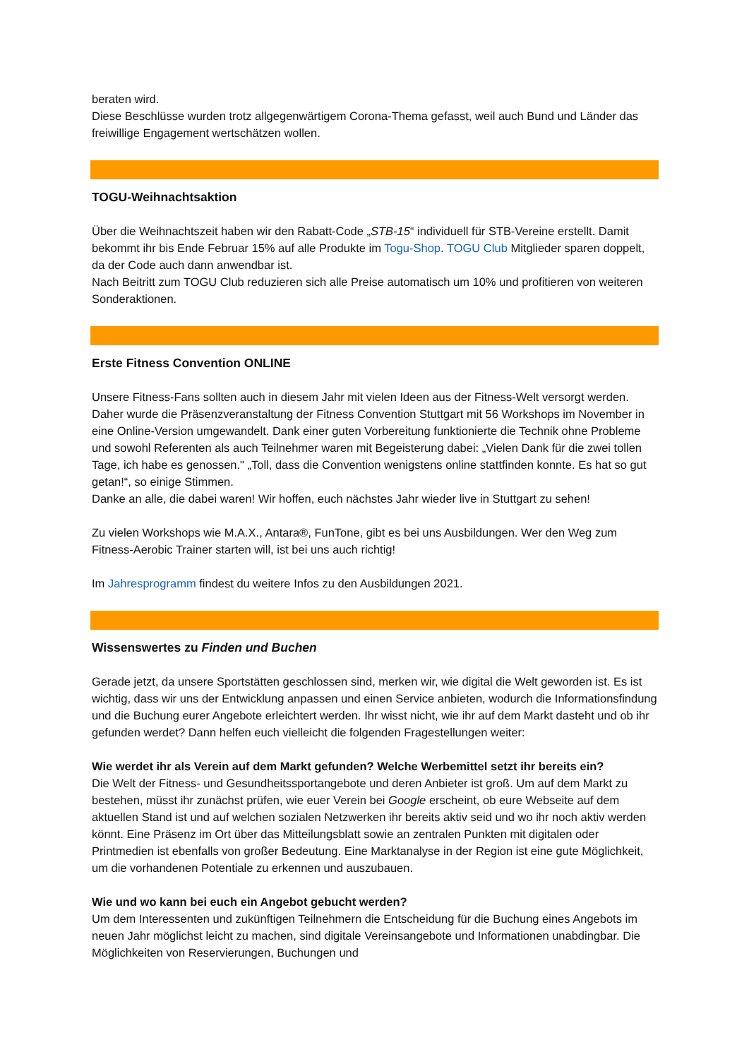beraten wird.
Diese Beschlüsse wurden trotz allgegenwärtigem Corona-Thema gefasst, weil auch Bund und Länder das freiwillige Engagement wertschätzen wollen.
TOGU-Weihnachtsaktion
Über die Weihnachtszeit haben wir den Rabatt-Code „STB-15“ individuell für STB-Vereine erstellt. Damit bekommt ihr bis Ende Februar 15% auf alle Produkte im Togu-Shop. TOGU Club Mitglieder sparen doppelt, da der Code auch dann anwendbar ist.
Nach Beitritt zum TOGU Club reduzieren sich alle Preise automatisch um 10% und profitieren von weiteren Sonderaktionen.
Erste Fitness Convention ONLINE
Unsere Fitness-Fans sollten auch in diesem Jahr mit vielen Ideen aus der Fitness-Welt versorgt werden. Daher wurde die Präsenzveranstaltung der Fitness Convention Stuttgart mit 56 Workshops im November in eine Online-Version umgewandelt. Dank einer guten Vorbereitung funktionierte die Technik ohne Probleme und sowohl Referenten als auch Teilnehmer waren mit Begeisterung dabei: „Vielen Dank für die zwei tollen Tage, ich habe es genossen." „Toll, dass die Convention wenigstens online stattfinden konnte. Es hat so gut getan!“, so einige Stimmen.
Danke an alle, die dabei waren! Wir hoffen, euch nächstes Jahr wieder live in Stuttgart zu sehen!
Zu vielen Workshops wie M.A.X., Antara®, FunTone, gibt es bei uns Ausbildungen. Wer den Weg zum Fitness-Aerobic Trainer starten will, ist bei uns auch richtig!
Im Jahresprogramm findest du weitere Infos zu den Ausbildungen 2021.
Wissenswertes zu Finden und Buchen
Gerade jetzt, da unsere Sportstätten geschlossen sind, merken wir, wie digital die Welt geworden ist. Es ist wichtig, dass wir uns der Entwicklung anpassen und einen Service anbieten, wodurch die Informationsfindung und die Buchung eurer Angebote erleichtert werden. Ihr wisst nicht, wie ihr auf dem Markt dasteht und ob ihr gefunden werdet? Dann helfen euch vielleicht die folgenden Fragestellungen weiter:
Wie werdet ihr als Verein auf dem Markt gefunden? Welche Werbemittel setzt ihr bereits ein?
Die Welt der Fitness- und Gesundheitssportangebote und deren Anbieter ist groß. Um auf dem Markt zu bestehen, müsst ihr zunächst prüfen, wie euer Verein bei Google erscheint, ob eure Webseite auf dem aktuellen Stand ist und auf welchen sozialen Netzwerken ihr bereits aktiv seid und wo ihr noch aktiv werden könnt. Eine Präsenz im Ort über das Mitteilungsblatt sowie an zentralen Punkten mit digitalen oder Printmedien ist ebenfalls von großer Bedeutung. Eine Marktanalyse in der Region ist eine gute Möglichkeit, um die vorhandenen Potentiale zu erkennen und auszubauen.
Wie und wo kann bei euch ein Angebot gebucht werden?
Um dem Interessenten und zukünftigen Teilnehmern die Entscheidung für die Buchung eines Angebots im neuen Jahr möglichst leicht zu machen, sind digitale Vereinsangebote und Informationen unabdingbar. Die Möglichkeiten von Reservierungen, Buchungen und